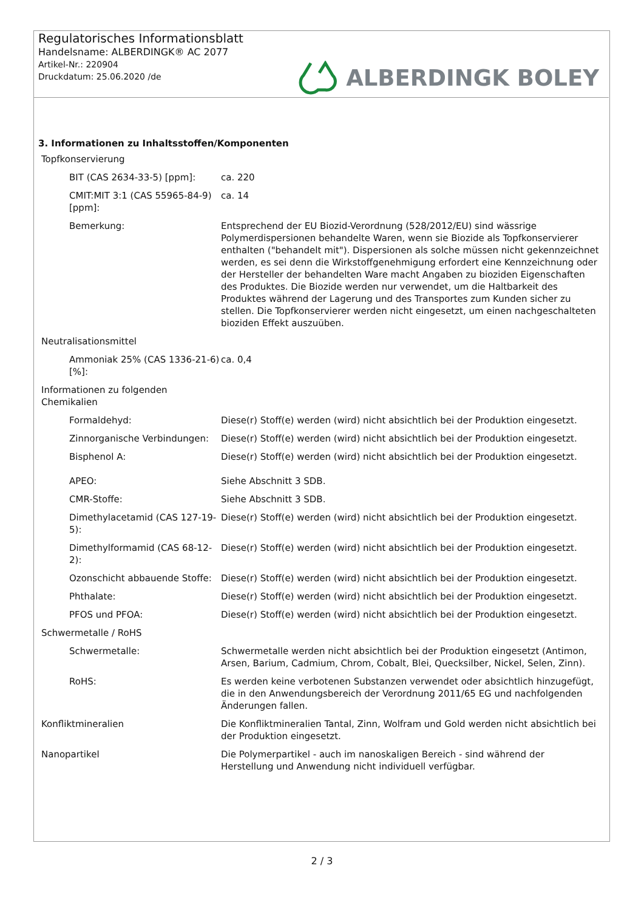Regulatorisches Informationsblatt
Handelsname: ALBERDINGK® AC 2077
Artikel-Nr.: 220904
Druckdatum: 25.06.2020 /de
ALBERDINGK BOLEY
3. Informationen zu Inhaltsstoffen/Komponenten
| Topfkonservierung | |
| BIT (CAS 2634-33-5) [ppm]: | ca. 220 |
| CMIT:MIT 3:1 (CAS 55965-84-9) [ppm]: | ca. 14 |
| Bemerkung: | Entsprechend der EU Biozid-Verordnung (528/2012/EU) sind wässrige Polymerdispersionen behandelte Waren, wenn sie Biozide als Topfkonservierer enthalten ("behandelt mit"). Dispersionen als solche müssen nicht gekennzeichnet werden, es sei denn die Wirkstoffgenehmigung erfordert eine Kennzeichnung oder der Hersteller der behandelten Ware macht Angaben zu bioziden Eigenschaften des Produktes. Die Biozide werden nur verwendet, um die Haltbarkeit des Produktes während der Lagerung und des Transportes zum Kunden sicher zu stellen. Die Topfkonservierer werden nicht eingesetzt, um einen nachgeschalteten bioziden Effekt auszuüben. |
| Neutralisationsmittel | |
| Ammoniak 25% (CAS 1336-21-6) [%]: | ca. 0,4 |
| Informationen zu folgenden Chemikalien | |
| Formaldehyd: | Diese(r) Stoff(e) werden (wird) nicht absichtlich bei der Produktion eingesetzt. |
| Zinnorganische Verbindungen: | Diese(r) Stoff(e) werden (wird) nicht absichtlich bei der Produktion eingesetzt. |
| Bisphenol A: | Diese(r) Stoff(e) werden (wird) nicht absichtlich bei der Produktion eingesetzt. |
| APEO: | Siehe Abschnitt 3 SDB. |
| CMR-Stoffe: | Siehe Abschnitt 3 SDB. |
| Dimethylacetamid (CAS 127-19-5): | Diese(r) Stoff(e) werden (wird) nicht absichtlich bei der Produktion eingesetzt. |
| Dimethylformamid (CAS 68-12-2): | Diese(r) Stoff(e) werden (wird) nicht absichtlich bei der Produktion eingesetzt. |
| Ozonschicht abbauende Stoffe: | Diese(r) Stoff(e) werden (wird) nicht absichtlich bei der Produktion eingesetzt. |
| Phthalate: | Diese(r) Stoff(e) werden (wird) nicht absichtlich bei der Produktion eingesetzt. |
| PFOS und PFOA: | Diese(r) Stoff(e) werden (wird) nicht absichtlich bei der Produktion eingesetzt. |
| Schwermetalle / RoHS | |
| Schwermetalle: | Schwermetalle werden nicht absichtlich bei der Produktion eingesetzt (Antimon, Arsen, Barium, Cadmium, Chrom, Cobalt, Blei, Quecksilber, Nickel, Selen, Zinn). |
| RoHS: | Es werden keine verbotenen Substanzen verwendet oder absichtlich hinzugefügt, die in den Anwendungsbereich der Verordnung 2011/65 EG und nachfolgenden Änderungen fallen. |
| Konfliktmineralien | Die Konfliktmineralien Tantal, Zinn, Wolfram und Gold werden nicht absichtlich bei der Produktion eingesetzt. |
| Nanopartikel | Die Polymerpartikel - auch im nanoskaligen Bereich - sind während der Herstellung und Anwendung nicht individuell verfügbar. |
2 / 3